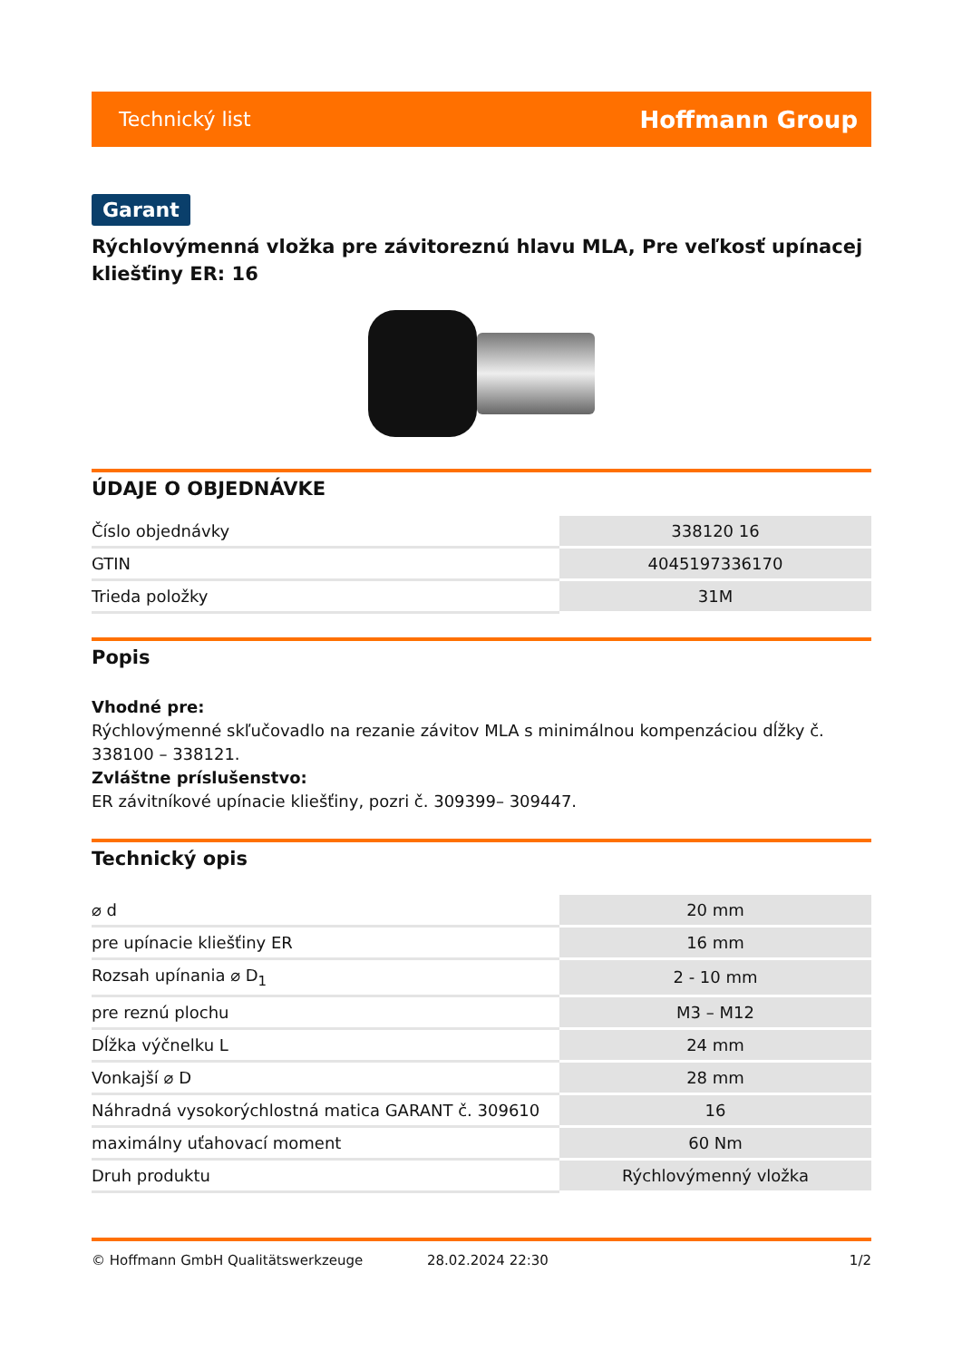Technický list Hoffmann Group
Garant
Rýchlovýmenná vložka pre závitoreznú hlavu MLA, Pre veľkosť upínacej kliešťiny ER: 16
ÚDAJE O OBJEDNÁVKE
| Číslo objednávky | 338120 16 |
| GTIN | 4045197336170 |
| Trieda položky | 31M |
Popis
Vhodné pre:
Rýchlovýmenné skľučovadlo na rezanie závitov MLA s minimálnou kompenzáciou dĺžky č. 338100 – 338121.
Zvláštne príslušenstvo:
ER závitníkové upínacie kliešťiny, pozri č. 309399– 309447.
Technický opis
| ⌀ d | 20 mm |
| pre upínacie kliešťiny ER | 16 mm |
| Rozsah upínania ⌀ D<sub>1</sub> | 2 - 10 mm |
| pre reznú plochu | M3 – M12 |
| Dĺžka výčnelku L | 24 mm |
| Vonkajší ⌀ D | 28 mm |
| Náhradná vysokorýchlostná matica GARANT č. 309610 | 16 |
| maximálny uťahovací moment | 60 Nm |
| Druh produktu | Rýchlovýmenný vložka |
© Hoffmann GmbH Qualitätswerkzeuge 28.02.2024 22:30 1/2